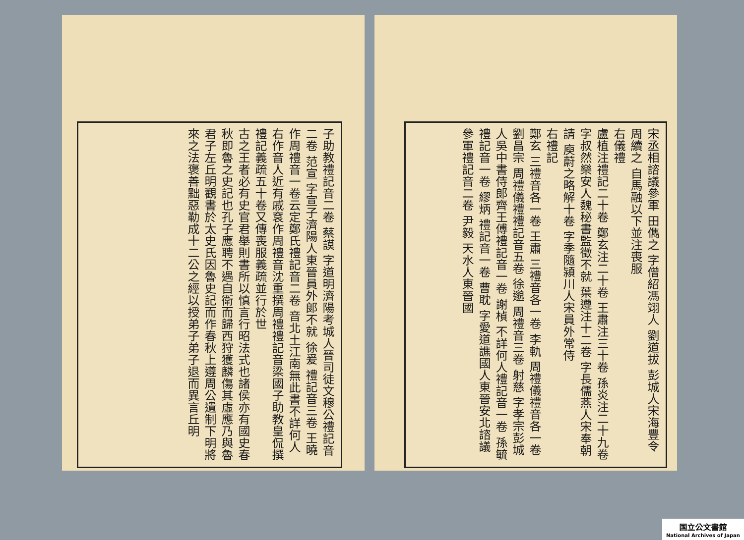宋丞相諮議參軍 田儁之 字僧紹馮翊人 劉道拔 彭城人宋海豐令 周續之 自馬融以下並注喪服
右儀禮
盧植注禮記二十卷 鄭玄注二十卷 王肅注三十卷 孫炎注二十九卷 字叔然樂安人魏秘書監徵不就 葉遵注十二卷 字長儒燕人宋奉朝請 庾蔚之略解十卷 字季隨潁川人宋員外常侍
右禮記
鄭玄 三禮音各一卷 王肅 三禮音各一卷 李軌 周禮儀禮音各一卷 劉昌宗 周禮儀禮禮記音五卷 徐邈 周禮音三卷 射慈 字孝宗彭城人吳中書侍郎齊王傅禮記音一卷 謝楨 不詳何人禮記音一卷 孫毓 禮記音一卷 繆炳 禮記音一卷 曹耽 字愛道譙國人東晉安北諮議參軍禮記音二卷 尹毅 天水人東晉國
子助教禮記音二卷 蔡謨 字道明濟陽考城人晉司徒文穆公禮記音二卷 范宣 字宣子濟陽人東晉員外郎不就 徐爰 禮記音三卷 王曉 作周禮音一卷云定鄭氏禮記音二卷 音北土江南無此書不詳何人
右作音人近有戚袞作周禮音沈重撰周禮禮記音梁國子助教皇侃撰禮記義疏五十卷又傳喪服義疏並行於世
古之王者必有史官君舉則書所以慎言行昭法式也諸侯亦有國史春秋即魯之史記也孔子應聘不遇自衛而歸西狩獲麟傷其虛應乃與魯君子左丘明觀書於太史氏因魯史記而作春秋上遵周公遺制下明將來之法褒善黜惡勒成十二公之經以授弟子弟子退而異言丘明
国立公文書館
National Archives of Japan